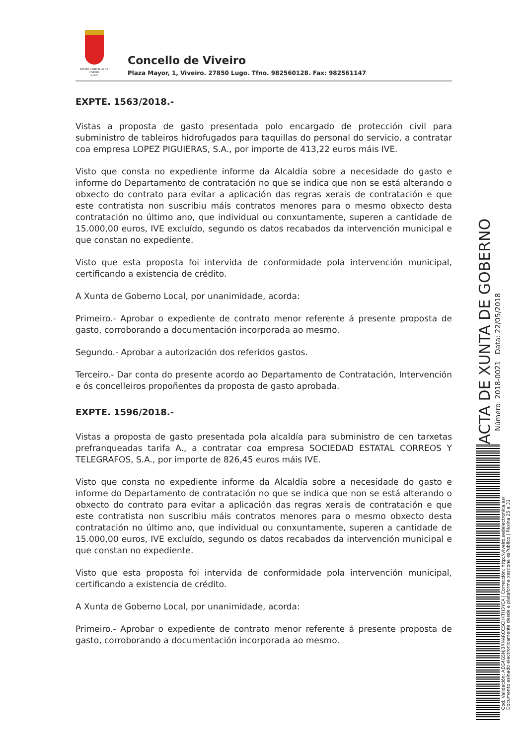EXCMO. CONCELLO DE
VIVEIRO
(LUGO)
Concello de Viveiro
Plaza Mayor, 1, Viveiro. 27850 Lugo. Tfno. 982560128. Fax: 982561147
EXPTE. 1563/2018.-
Vistas a proposta de gasto presentada polo encargado de protección civil para subministro de tableiros hidrofugados para taquillas do personal do servicio, a contratar coa empresa LOPEZ PIGUIERAS, S.A., por importe de 413,22 euros máis IVE.
Visto que consta no expediente informe da Alcaldía sobre a necesidade do gasto e informe do Departamento de contratación no que se indica que non se está alterando o obxecto do contrato para evitar a aplicación das regras xerais de contratación e que este contratista non suscribiu máis contratos menores para o mesmo obxecto desta contratación no último ano, que individual ou conxuntamente, superen a cantidade de 15.000,00 euros, IVE excluído, segundo os datos recabados da intervención municipal e que constan no expediente.
Visto que esta proposta foi intervida de conformidade pola intervención municipal, certificando a existencia de crédito.
A Xunta de Goberno Local, por unanimidade, acorda:
Primeiro.- Aprobar o expediente de contrato menor referente á presente proposta de gasto, corroborando a documentación incorporada ao mesmo.
Segundo.- Aprobar a autorización dos referidos gastos.
Terceiro.- Dar conta do presente acordo ao Departamento de Contratación, Intervención e ós concelleiros propoñentes da proposta de gasto aprobada.
EXPTE. 1596/2018.-
Vistas a proposta de gasto presentada pola alcaldía para subministro de cen tarxetas prefranqueadas tarifa A., a contratar coa empresa SOCIEDAD ESTATAL CORREOS Y TELEGRAFOS, S.A., por importe de 826,45 euros máis IVE.
Visto que consta no expediente informe da Alcaldía sobre a necesidade do gasto e informe do Departamento de contratación no que se indica que non se está alterando o obxecto do contrato para evitar a aplicación das regras xerais de contratación e que este contratista non suscribiu máis contratos menores para o mesmo obxecto desta contratación no último ano, que individual ou conxuntamente, superen a cantidade de 15.000,00 euros, IVE excluído, segundo os datos recabados da intervención municipal e que constan no expediente.
Visto que esta proposta foi intervida de conformidade pola intervención municipal, certificando a existencia de crédito.
A Xunta de Goberno Local, por unanimidade, acorda:
Primeiro.- Aprobar o expediente de contrato menor referente á presente proposta de gasto, corroborando a documentación incorporada ao mesmo.
ACTA DE XUNTA DE GOBERNO
Número: 2018-0021 Data: 22/05/2018
Cod. Validación: AEG4GSNJ3RNARCCSCHKTH3YCA | Corrección: http://viveiro.sedelectronica.es/
Documento asinado electronicamente desde a plataforma xestiona esPublico | Páxina 25 a 31